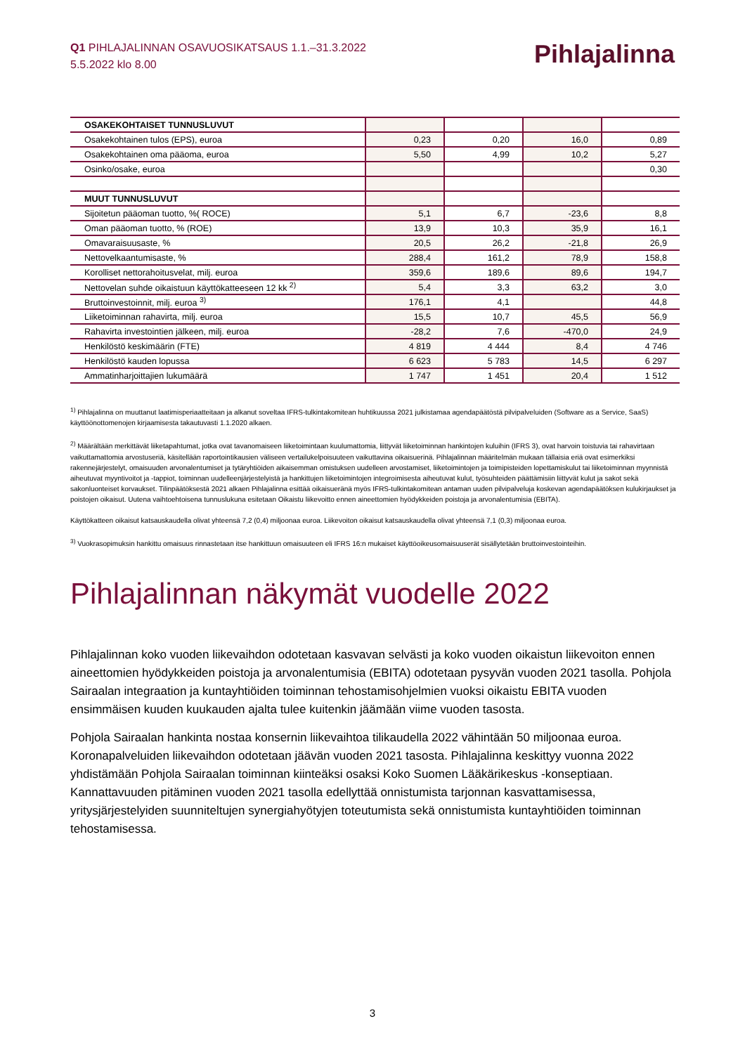Q1 PIHLAJALINNAN OSAVUOSIKATSAUS 1.1.–31.3.2022
5.5.2022 klo 8.00
Pihlajalinna
| OSAKEKOHTAISET TUNNUSLUVUT | | | | |
| Osakekohtainen tulos (EPS), euroa | 0,23 | 0,20 | 16,0 | 0,89 |
| Osakekohtainen oma pääoma, euroa | 5,50 | 4,99 | 10,2 | 5,27 |
| Osinko/osake, euroa | | | | 0,30 |
| MUUT TUNNUSLUVUT | | | | |
| Sijoitetun pääoman tuotto, %( ROCE) | 5,1 | 6,7 | -23,6 | 8,8 |
| Oman pääoman tuotto, % (ROE) | 13,9 | 10,3 | 35,9 | 16,1 |
| Omavaraisuusaste, % | 20,5 | 26,2 | -21,8 | 26,9 |
| Nettovelkaantumisaste, % | 288,4 | 161,2 | 78,9 | 158,8 |
| Korolliset nettorahoitusvelat, milj. euroa | 359,6 | 189,6 | 89,6 | 194,7 |
| Nettovelan suhde oikaistuun käyttökatteeseen 12 kk <sup>2)</sup> | 5,4 | 3,3 | 63,2 | 3,0 |
| Bruttoinvestoinnit, milj. euroa <sup>3)</sup> | 176,1 | 4,1 | | 44,8 |
| Liiketoiminnan rahavirta, milj. euroa | 15,5 | 10,7 | 45,5 | 56,9 |
| Rahavirta investointien jälkeen, milj. euroa | -28,2 | 7,6 | -470,0 | 24,9 |
| Henkilöstö keskimäärin (FTE) | 4 819 | 4 444 | 8,4 | 4 746 |
| Henkilöstö kauden lopussa | 6 623 | 5 783 | 14,5 | 6 297 |
| Ammatinharjoittajien lukumäärä | 1 747 | 1 451 | 20,4 | 1 512 |
<sup>1)</sup> Pihlajalinna on muuttanut laatimisperiaatteitaan ja alkanut soveltaa IFRS-tulkintakomitean huhtikuussa 2021 julkistamaa agendapäätöstä pilvipalveluiden (Software as a Service, SaaS) käyttöönottomenojen kirjaamisesta takautuvasti 1.1.2020 alkaen.
<sup>2)</sup> Määrältään merkittävät liiketapahtumat, jotka ovat tavanomaiseen liiketoimintaan kuulumattomia, liittyvät liiketoiminnan hankintojen kuluihin (IFRS 3), ovat harvoin toistuvia tai rahavirtaan vaikuttamattomia arvostuseriä, käsitellään raportointikausien väliseen vertailukelpoisuuteen vaikuttavina oikaisuerinä. Pihlajalinnan määritelmän mukaan tällaisia eriä ovat esimerkiksi rakennejärjestelyt, omaisuuden arvonalentumiset ja tytäryhtiöiden aikaisemman omistuksen uudelleen arvostamiset, liiketoimintojen ja toimipisteiden lopettamiskulut tai liiketoiminnan myynnistä aiheutuvat myyntivoitot ja -tappiot, toiminnan uudelleenjärjestelyistä ja hankittujen liiketoimintojen integroimisesta aiheutuvat kulut, työsuhteiden päättämisiin liittyvät kulut ja sakot sekä sakonluonteiset korvaukset. Tilinpäätöksestä 2021 alkaen Pihlajalinna esittää oikaisueränä myös IFRS-tulkintakomitean antaman uuden pilvipalveluja koskevan agendapäätöksen kulukirjaukset ja poistojen oikaisut. Uutena vaihtoehtoisena tunnuslukuna esitetaan Oikaistu liikevoitto ennen aineettomien hyödykkeiden poistoja ja arvonalentumisia (EBITA).
Käyttökatteen oikaisut katsauskaudella olivat yhteensä 7,2 (0,4) miljoonaa euroa. Liikevoiton oikaisut katsauskaudella olivat yhteensä 7,1 (0,3) miljoonaa euroa.
<sup>3)</sup> Vuokrasopimuksin hankittu omaisuus rinnastetaan itse hankittuun omaisuuteen eli IFRS 16:n mukaiset käyttöoikeusomaisuuserät sisällytetään bruttoinvestointeihin.
Pihlajalinnan näkymät vuodelle 2022
Pihlajalinnan koko vuoden liikevaihdon odotetaan kasvavan selvästi ja koko vuoden oikaistun liikevoiton ennen aineettomien hyödykkeiden poistoja ja arvonalentumisia (EBITA) odotetaan pysyvän vuoden 2021 tasolla. Pohjola Sairaalan integraation ja kuntayhtiöiden toiminnan tehostamisohjelmien vuoksi oikaistu EBITA vuoden ensimmäisen kuuden kuukauden ajalta tulee kuitenkin jäämään viime vuoden tasosta.
Pohjola Sairaalan hankinta nostaa konsernin liikevaihtoa tilikaudella 2022 vähintään 50 miljoonaa euroa. Koronapalveluiden liikevaihdon odotetaan jäävän vuoden 2021 tasosta. Pihlajalinna keskittyy vuonna 2022 yhdistämään Pohjola Sairaalan toiminnan kiinteäksi osaksi Koko Suomen Lääkärikeskus -konseptiaan. Kannattavuuden pitäminen vuoden 2021 tasolla edellyttää onnistumista tarjonnan kasvattamisessa, yritysjärjestelyiden suunniteltujen synergiahyötyjen toteutumista sekä onnistumista kuntayhtiöiden toiminnan tehostamisessa.
3